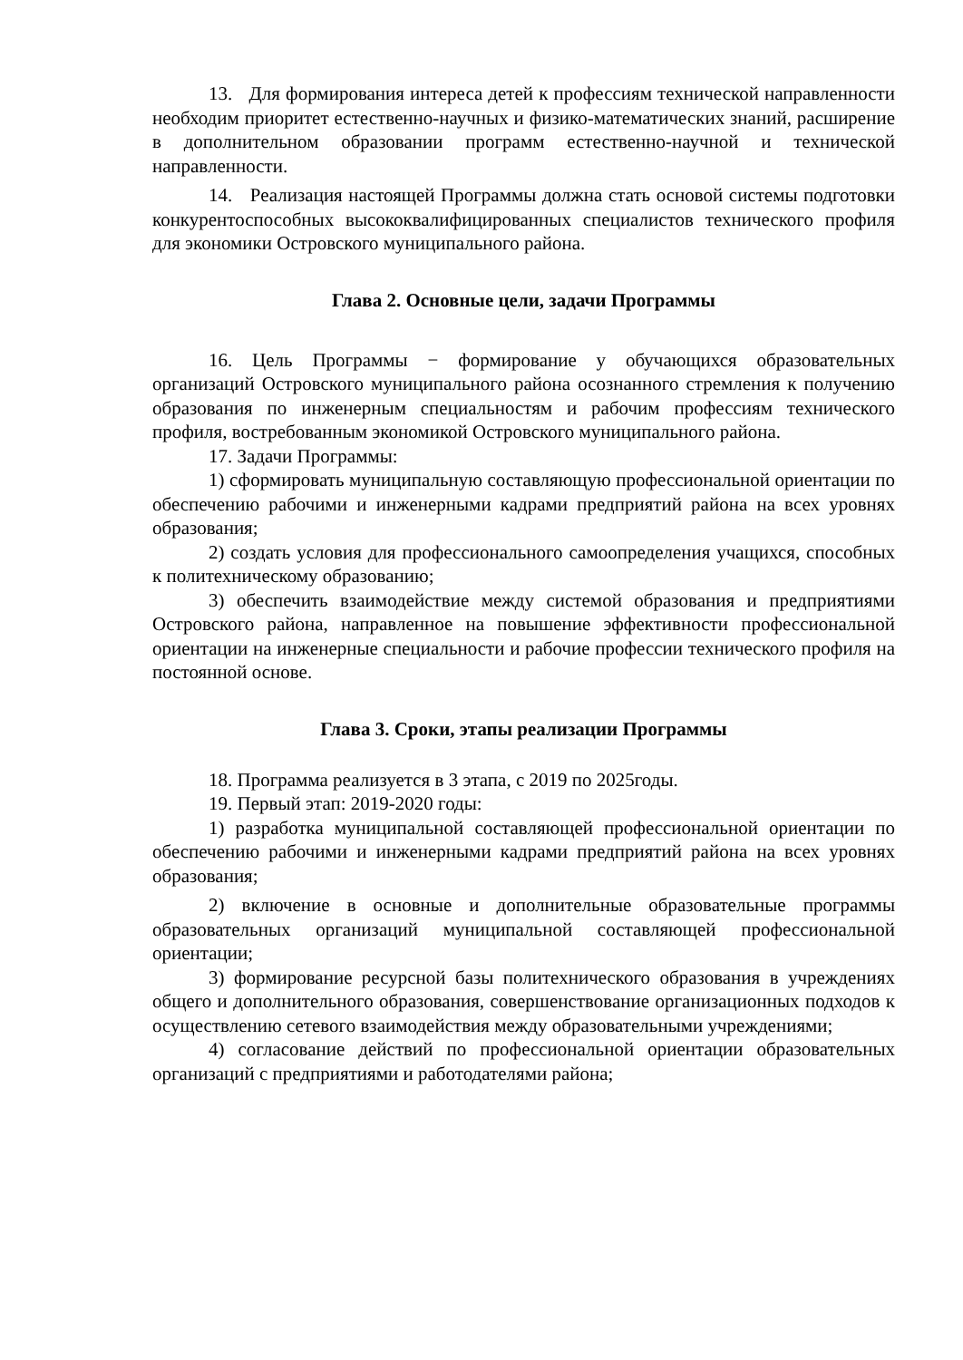13. Для формирования интереса детей к профессиям технической направленности необходим приоритет естественно-научных и физико-математических знаний, расширение в дополнительном образовании программ естественно-научной и технической направленности.
14. Реализация настоящей Программы должна стать основой системы подготовки конкурентоспособных высококвалифицированных специалистов технического профиля для экономики Островского муниципального района.
Глава 2. Основные цели, задачи Программы
16. Цель Программы − формирование у обучающихся образовательных организаций Островского муниципального района осознанного стремления к получению образования по инженерным специальностям и рабочим профессиям технического профиля, востребованным экономикой Островского муниципального района.
17. Задачи Программы:
1) сформировать муниципальную составляющую профессиональной ориентации по обеспечению рабочими и инженерными кадрами предприятий района на всех уровнях образования;
2) создать условия для профессионального самоопределения учащихся, способных к политехническому образованию;
3) обеспечить взаимодействие между системой образования и предприятиями Островского района, направленное на повышение эффективности профессиональной ориентации на инженерные специальности и рабочие профессии технического профиля на постоянной основе.
Глава 3. Сроки, этапы реализации Программы
18. Программа реализуется в 3 этапа, с 2019 по 2025годы.
19. Первый этап: 2019-2020 годы:
1) разработка муниципальной составляющей профессиональной ориентации по обеспечению рабочими и инженерными кадрами предприятий района на всех уровнях образования;
2) включение в основные и дополнительные образовательные программы образовательных организаций муниципальной составляющей профессиональной ориентации;
3) формирование ресурсной базы политехнического образования в учреждениях общего и дополнительного образования, совершенствование организационных подходов к осуществлению сетевого взаимодействия между образовательными учреждениями;
4) согласование действий по профессиональной ориентации образовательных организаций с предприятиями и работодателями района;